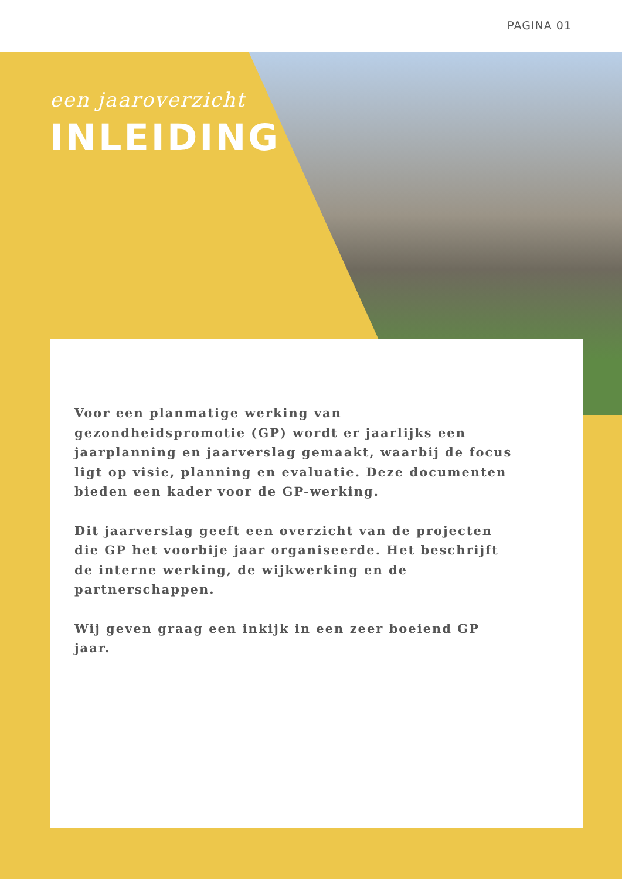PAGINA 01
een jaaroverzicht
INLEIDING
Voor een planmatige werking van gezondheidspromotie (GP) wordt er jaarlijks een jaarplanning en jaarverslag gemaakt, waarbij de focus ligt op visie, planning en evaluatie. Deze documenten bieden een kader voor de GP-werking.
Dit jaarverslag geeft een overzicht van de projecten die GP het voorbije jaar organiseerde. Het beschrijft de interne werking, de wijkwerking en de partnerschappen.
Wij geven graag een inkijk in een zeer boeiend GP jaar.